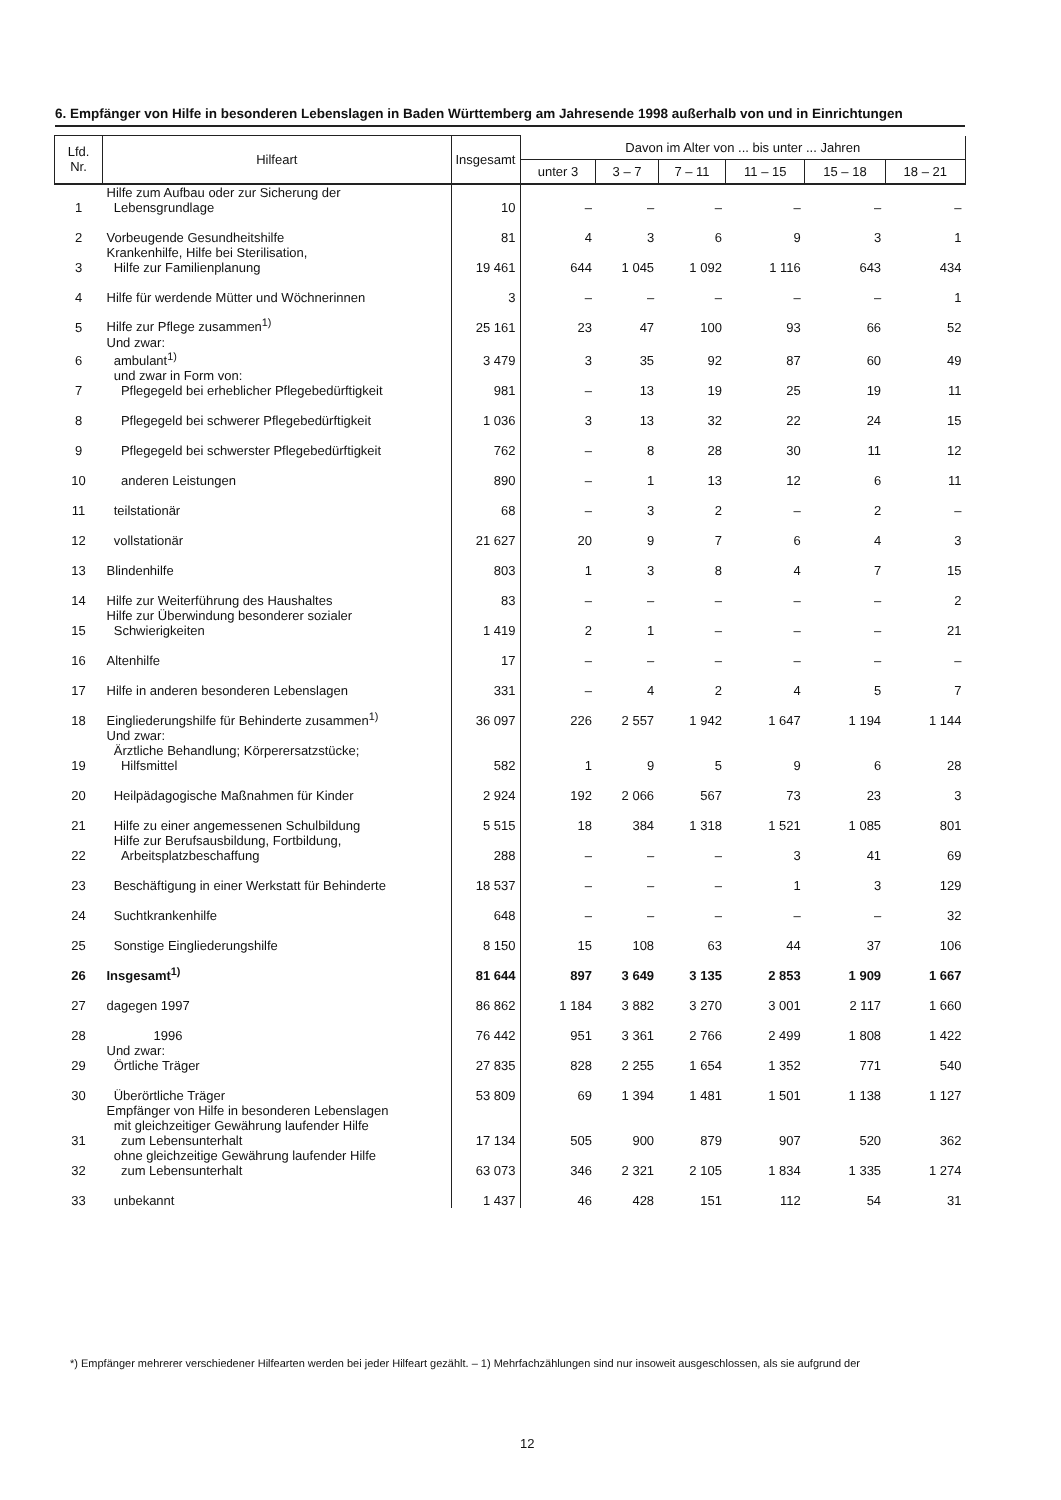6. Empfänger von Hilfe in besonderen Lebenslagen in Baden Württemberg am Jahresende 1998 außerhalb von und in Einrichtungen
| Lfd. Nr. | Hilfeart | Insgesamt | Davon im Alter von ... bis unter ... Jahren | | | | | |
| --- | --- | --- | --- | --- | --- | --- | --- | --- |
| | | | unter 3 | 3 – 7 | 7 – 11 | 11 – 15 | 15 – 18 | 18 – 21 |
| 1 | Hilfe zum Aufbau oder zur Sicherung der Lebensgrundlage | 10 | – | – | – | – | – | – |
| 2 | Vorbeugende Gesundheitshilfe | 81 | 4 | 3 | 6 | 9 | 3 | 1 |
| 3 | Krankenhilfe, Hilfe bei Sterilisation, Hilfe zur Familienplanung | 19 461 | 644 | 1 045 | 1 092 | 1 116 | 643 | 434 |
| 4 | Hilfe für werdende Mütter und Wöchnerinnen | 3 | – | – | – | – | – | 1 |
| 5 | Hilfe zur Pflege zusammen<sup>1)</sup> | 25 161 | 23 | 47 | 100 | 93 | 66 | 52 |
| 6 | Und zwar: ambulant<sup>1)</sup> | 3 479 | 3 | 35 | 92 | 87 | 60 | 49 |
| 7 | und zwar in Form von: Pflegegeld bei erheblicher Pflegebedürftigkeit | 981 | – | 13 | 19 | 25 | 19 | 11 |
| 8 | Pflegegeld bei schwerer Pflegebedürftigkeit | 1 036 | 3 | 13 | 32 | 22 | 24 | 15 |
| 9 | Pflegegeld bei schwerster Pflegebedürftigkeit | 762 | – | 8 | 28 | 30 | 11 | 12 |
| 10 | anderen Leistungen | 890 | – | 1 | 13 | 12 | 6 | 11 |
| 11 | teilstationär | 68 | – | 3 | 2 | – | 2 | – |
| 12 | vollstationär | 21 627 | 20 | 9 | 7 | 6 | 4 | 3 |
| 13 | Blindenhilfe | 803 | 1 | 3 | 8 | 4 | 7 | 15 |
| 14 | Hilfe zur Weiterführung des Haushaltes | 83 | – | – | – | – | – | 2 |
| 15 | Hilfe zur Überwindung besonderer sozialer Schwierigkeiten | 1 419 | 2 | 1 | – | – | – | 21 |
| 16 | Altenhilfe | 17 | – | – | – | – | – | – |
| 17 | Hilfe in anderen besonderen Lebenslagen | 331 | – | 4 | 2 | 4 | 5 | 7 |
| 18 | Eingliederungshilfe für Behinderte zusammen<sup>1)</sup> | 36 097 | 226 | 2 557 | 1 942 | 1 647 | 1 194 | 1 144 |
| 19 | Und zwar: Ärztliche Behandlung; Körperersatzstücke; Hilfsmittel | 582 | 1 | 9 | 5 | 9 | 6 | 28 |
| 20 | Heilpädagogische Maßnahmen für Kinder | 2 924 | 192 | 2 066 | 567 | 73 | 23 | 3 |
| 21 | Hilfe zu einer angemessenen Schulbildung | 5 515 | 18 | 384 | 1 318 | 1 521 | 1 085 | 801 |
| 22 | Hilfe zur Berufsausbildung, Fortbildung, Arbeitsplatzbeschaffung | 288 | – | – | – | 3 | 41 | 69 |
| 23 | Beschäftigung in einer Werkstatt für Behinderte | 18 537 | – | – | – | 1 | 3 | 129 |
| 24 | Suchtkrankenhilfe | 648 | – | – | – | – | – | 32 |
| 25 | Sonstige Eingliederungshilfe | 8 150 | 15 | 108 | 63 | 44 | 37 | 106 |
| 26 | Insgesamt<sup>1)</sup> | 81 644 | 897 | 3 649 | 3 135 | 2 853 | 1 909 | 1 667 |
| 27 | dagegen 1997 | 86 862 | 1 184 | 3 882 | 3 270 | 3 001 | 2 117 | 1 660 |
| 28 | 1996 | 76 442 | 951 | 3 361 | 2 766 | 2 499 | 1 808 | 1 422 |
| 29 | Und zwar: Örtliche Träger | 27 835 | 828 | 2 255 | 1 654 | 1 352 | 771 | 540 |
| 30 | Überörtliche Träger | 53 809 | 69 | 1 394 | 1 481 | 1 501 | 1 138 | 1 127 |
| 31 | Empfänger von Hilfe in besonderen Lebenslagen mit gleichzeitiger Gewährung laufender Hilfe zum Lebensunterhalt | 17 134 | 505 | 900 | 879 | 907 | 520 | 362 |
| 32 | ohne gleichzeitige Gewährung laufender Hilfe zum Lebensunterhalt | 63 073 | 346 | 2 321 | 2 105 | 1 834 | 1 335 | 1 274 |
| 33 | unbekannt | 1 437 | 46 | 428 | 151 | 112 | 54 | 31 |
*) Empfänger mehrerer verschiedener Hilfearten werden bei jeder Hilfeart gezählt. – 1) Mehrfachzählungen sind nur insoweit ausgeschlossen, als sie aufgrund der
12